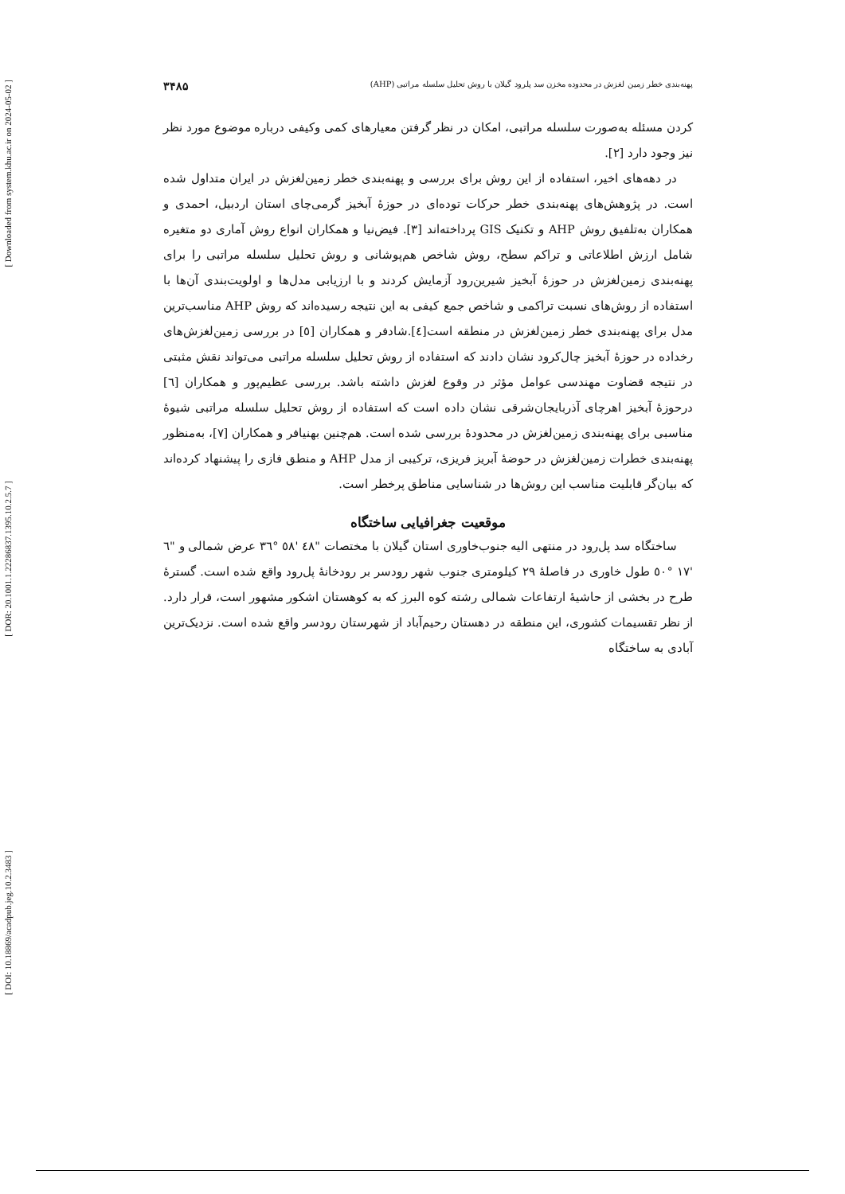[ Downloaded from system.khu.ac.ir on 2024-05-02 ]
[ DOR: 20.1001.1.22286837.1395.10.2.5.7 ]
[ DOI: 10.18869/acadpub.jeg.10.2.3483 ]
پهنه‌بندی خطر زمین لغزش در محدوده مخزن سد پلرود گیلان با روش تحلیل سلسله مراتبی (AHP) ۳۴۸۵
کردن مسئله به‌صورت سلسله مراتبی، امکان در نظر گرفتن معیارهای کمی وکیفی درباره موضوع مورد نظر نیز وجود دارد [۲].
در دهه‌های اخیر، استفاده از این روش برای بررسی و پهنه‌بندی خطر زمین‌لغزش در ایران متداول شده است. در پژوهش‌های پهنه‌بندی خطر حرکات توده‌ای در حوزهٔ آبخیز گرمی‌چای استان اردبیل، احمدی و همکاران به‌تلفیق روش AHP و تکنیک GIS پرداخته‌اند [۳]. فیض‌نیا و همکاران انواع روش آماری دو متغیره شامل ارزش اطلاعاتی و تراکم سطح، روش شاخص هم‌پوشانی و روش تحلیل سلسله مراتبی را برای پهنه‌بندی زمین‌لغزش در حوزهٔ آبخیز شیرین‌رود آزمایش کردند و با ارزیابی مدل‌ها و اولویت‌بندی آن‌ها با استفاده از روش‌های نسبت تراکمی و شاخص جمع کیفی به این نتیجه رسیده‌اند که روش AHP مناسب‌ترین مدل برای پهنه‌بندی خطر زمین‌لغزش در منطقه است[٤].شادفر و همکاران [٥] در بررسی زمین‌لغزش‌های رخداده در حوزهٔ آبخیز چال‌کرود نشان دادند که استفاده از روش تحلیل سلسله مراتبی می‌تواند نقش مثبتی در نتیجه قضاوت مهندسی عوامل مؤثر در وقوع لغزش داشته باشد. بررسی عظیم‌پور و همکاران [٦] درحوزهٔ آبخیز اهرچای آذربایجان‌شرقی نشان داده است که استفاده از روش تحلیل سلسله مراتبی شیوهٔ مناسبی برای پهنه‌بندی زمین‌لغزش در محدودهٔ بررسی شده است. هم‌چنین بهنیافر و همکاران [٧]، به‌منظور پهنه‌بندی خطرات زمین‌لغزش در حوضهٔ آبریز فریزی، ترکیبی از مدل AHP و منطق فازی را پیشنهاد کرده‌اند که بیان‌گر قابلیت مناسب این روش‌ها در شناسایی مناطق پرخطر است.
موقعیت جغرافیایی ساختگاه
ساختگاه سد پل‌رود در منتهی الیه جنوب‌خاوری استان گیلان با مختصات "٤٨ '٥٨ °٣٦ عرض شمالی و "٦ '١٧ °٥٠ طول خاوری در فاصلهٔ ۲۹ کیلومتری جنوب شهر رودسر بر رودخانهٔ پل‌رود واقع شده است. گسترهٔ طرح در بخشی از حاشیهٔ ارتفاعات شمالی رشته کوه البرز که به کوهستان اشکور مشهور است، قرار دارد. از نظر تقسیمات کشوری، این منطقه در دهستان رحیم‌آباد از شهرستان رودسر واقع شده است. نزدیک‌ترین آبادی به ساختگاه